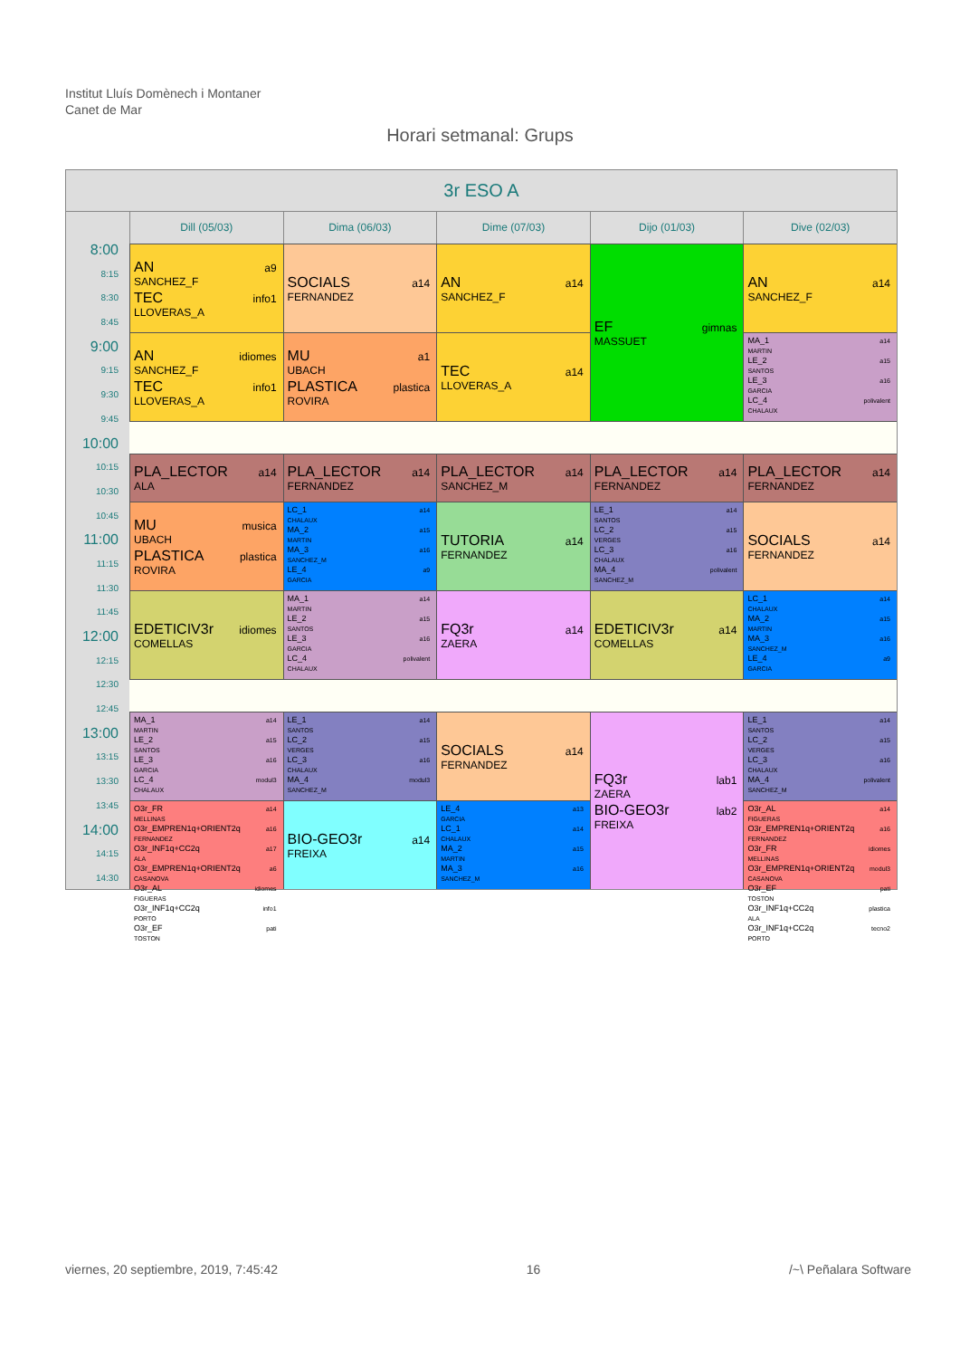Institut Lluís Domènech i Montaner
Canet de Mar
Horari setmanal: Grups
3r ESO A
Dill (05/03)
Dima (06/03)
Dime (07/03)
Dijo (01/03)
Dive (02/03)
8:00
8:15
8:30
8:45
9:00
9:15
9:30
9:45
10:00
10:15
10:30
10:45
11:00
11:15
11:30
11:45
12:00
12:15
12:30
12:45
13:00
13:15
13:30
13:45
14:00
14:15
14:30
AN a9
SANCHEZ_F
TEC info1
LLOVERAS_A
SOCIALS a14
FERNANDEZ
AN a14
SANCHEZ_F
EF gimnas
MASSUET
AN a14
SANCHEZ_F
AN idiomes
SANCHEZ_F
TEC info1
LLOVERAS_A
MU a1
UBACH
PLASTICA plastica
ROVIRA
TEC a14
LLOVERAS_A
MA_1 a14
MARTIN
LE_2 a15
SANTOS
LE_3 a16
GARCIA
LC_4 polivalent
CHALAUX
PLA_LECTOR a14
ALA
PLA_LECTOR a14
FERNANDEZ
PLA_LECTOR a14
SANCHEZ_M
PLA_LECTOR a14
FERNANDEZ
PLA_LECTOR a14
FERNANDEZ
MU musica
UBACH
PLASTICA plastica
ROVIRA
LC_1 a14
CHALAUX
MA_2 a15
MARTIN
MA_3 a16
SANCHEZ_M
LE_4 a9
GARCIA
TUTORIA a14
FERNANDEZ
LE_1 a14
SANTOS
LC_2 a15
VERGES
LC_3 a16
CHALAUX
MA_4 polivalent
SANCHEZ_M
SOCIALS a14
FERNANDEZ
EDETICIV3r idiomes
COMELLAS
MA_1 a14
MARTIN
LE_2 a15
SANTOS
LE_3 a16
GARCIA
LC_4 polivalent
CHALAUX
FQ3r a14
ZAERA
EDETICIV3r a14
COMELLAS
LC_1 a14
CHALAUX
MA_2 a15
MARTIN
MA_3 a16
SANCHEZ_M
LE_4 a9
GARCIA
MA_1 a14
MARTIN
LE_2 a15
SANTOS
LE_3 a16
GARCIA
LC_4 modul3
CHALAUX
LE_1 a14
SANTOS
LC_2 a15
VERGES
LC_3 a16
CHALAUX
MA_4 modul3
SANCHEZ_M
SOCIALS a14
FERNANDEZ
FQ3r lab1
ZAERA
BIO-GEO3r lab2
FREIXA
LE_1 a14
SANTOS
LC_2 a15
VERGES
LC_3 a16
CHALAUX
MA_4 polivalent
SANCHEZ_M
O3r_FR a14
MELLINAS
O3r_EMPREN1q+ORIENT2q a16
FERNANDEZ
O3r_INF1q+CC2q a17
ALA
O3r_EMPREN1q+ORIENT2q a6
CASANOVA
O3r_AL idiomes
FIGUERAS
O3r_INF1q+CC2q info1
PORTO
O3r_EF pati
TOSTON
BIO-GEO3r a14
FREIXA
LE_4 a13
GARCIA
LC_1 a14
CHALAUX
MA_2 a15
MARTIN
MA_3 a16
SANCHEZ_M
O3r_AL a14
FIGUERAS
O3r_EMPREN1q+ORIENT2q a16
FERNANDEZ
O3r_FR idiomes
MELLINAS
O3r_EMPREN1q+ORIENT2q modul3
CASANOVA
O3r_EF pati
TOSTON
O3r_INF1q+CC2q plastica
ALA
O3r_INF1q+CC2q tecno2
PORTO
viernes, 20 septiembre, 2019, 7:45:42 16 /~\ Peñalara Software